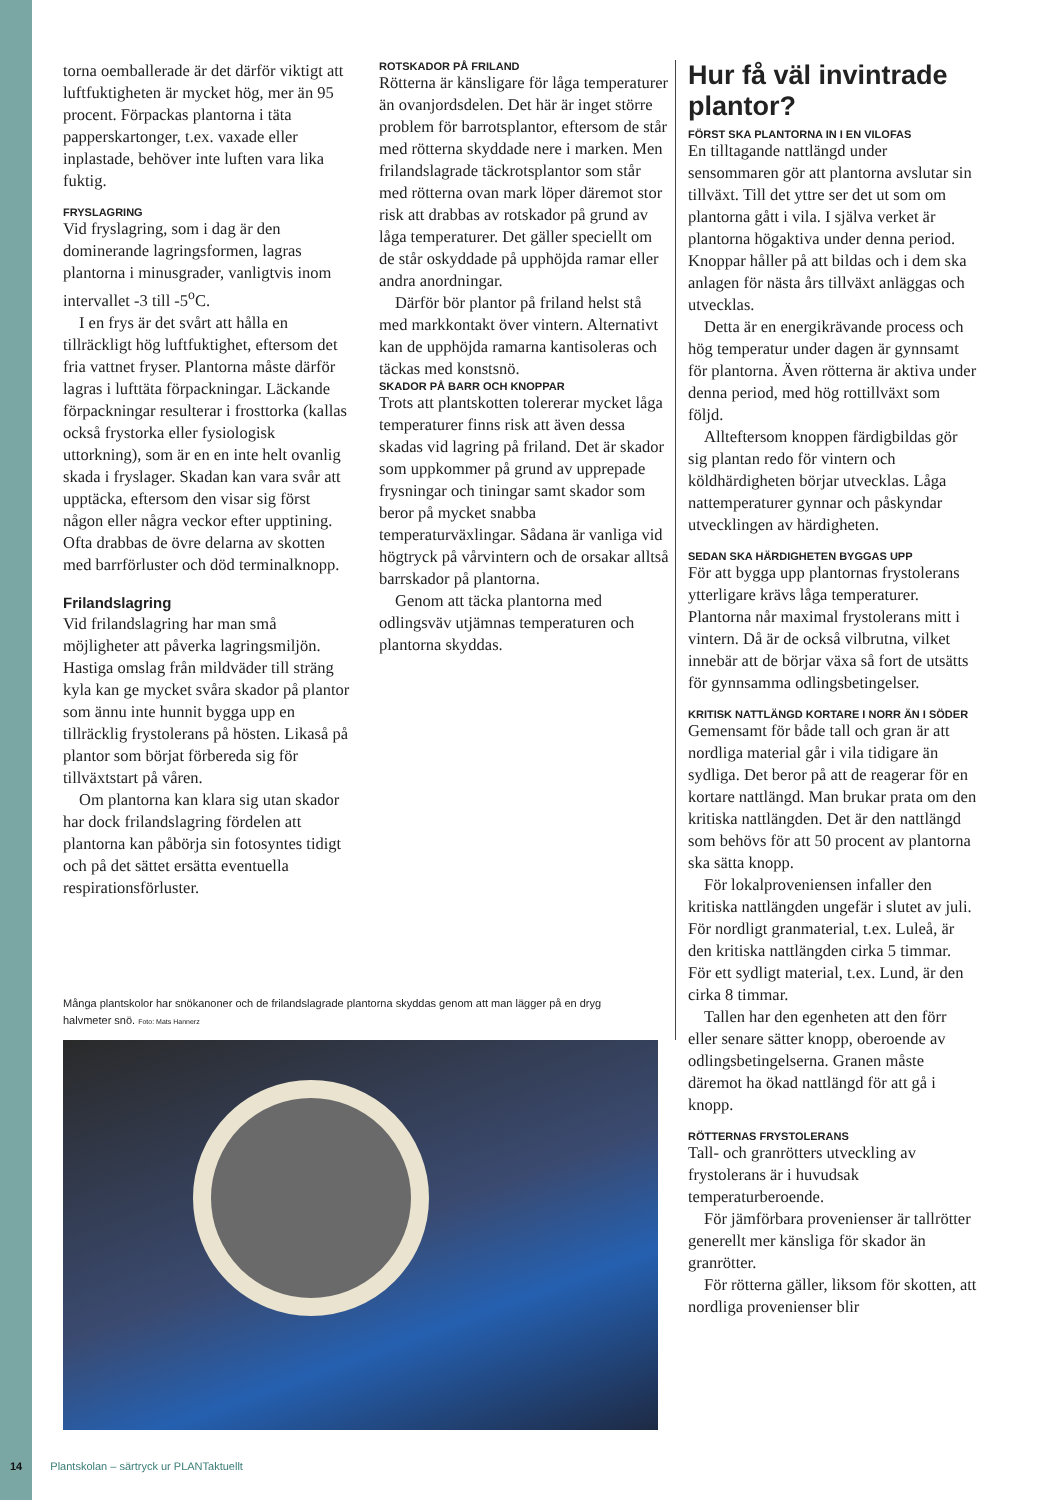torna oemballerade är det därför viktigt att luftfuktigheten är mycket hög, mer än 95 procent. Förpackas plantorna i täta papperskartonger, t.ex. vaxade eller inplastade, behöver inte luften vara lika fuktig.
FRYSLAGRING
Vid fryslagring, som i dag är den dominerande lagringsformen, lagras plantorna i minusgrader, vanligtvis inom intervallet -3 till -5<sup>o</sup>C.
I en frys är det svårt att hålla en tillräckligt hög luftfuktighet, eftersom det fria vattnet fryser. Plantorna måste därför lagras i lufttäta förpackningar. Läckande förpackningar resulterar i frosttorka (kallas också frystorka eller fysiologisk uttorkning), som är en en inte helt ovanlig skada i fryslager. Skadan kan vara svår att upptäcka, eftersom den visar sig först någon eller några veckor efter upptining. Ofta drabbas de övre delarna av skotten med barrförluster och död terminalknopp.
Frilandslagring
Vid frilandslagring har man små möjligheter att påverka lagringsmiljön. Hastiga omslag från mildväder till sträng kyla kan ge mycket svåra skador på plantor som ännu inte hunnit bygga upp en tillräcklig frystolerans på hösten. Likaså på plantor som börjat förbereda sig för tillväxtstart på våren.
Om plantorna kan klara sig utan skador har dock frilandslagring fördelen att plantorna kan påbörja sin fotosyntes tidigt och på det sättet ersätta eventuella respirationsförluster.
ROTSKADOR PÅ FRILAND
Rötterna är känsligare för låga temperaturer än ovanjordsdelen. Det här är inget större problem för barrotsplantor, eftersom de står med rötterna skyddade nere i marken. Men frilandslagrade täckrotsplantor som står med rötterna ovan mark löper däremot stor risk att drabbas av rotskador på grund av låga temperaturer. Det gäller speciellt om de står oskyddade på upphöjda ramar eller andra anordningar.
Därför bör plantor på friland helst stå med markkontakt över vintern. Alternativt kan de upphöjda ramarna kantisoleras och täckas med konstsnö.
SKADOR PÅ BARR OCH KNOPPAR
Trots att plantskotten tolererar mycket låga temperaturer finns risk att även dessa skadas vid lagring på friland. Det är skador som uppkommer på grund av upprepade frysningar och tiningar samt skador som beror på mycket snabba temperaturväxlingar. Sådana är vanliga vid högtryck på vårvintern och de orsakar alltså barrskador på plantorna.
Genom att täcka plantorna med odlingsväv utjämnas temperaturen och plantorna skyddas.
Hur få väl invintrade plantor?
FÖRST SKA PLANTORNA IN I EN VILOFAS
En tilltagande nattlängd under sensommaren gör att plantorna avslutar sin tillväxt. Till det yttre ser det ut som om plantorna gått i vila. I själva verket är plantorna högaktiva under denna period. Knoppar håller på att bildas och i dem ska anlagen för nästa års tillväxt anläggas och utvecklas.
Detta är en energikrävande process och hög temperatur under dagen är gynnsamt för plantorna. Även rötterna är aktiva under denna period, med hög rottillväxt som följd.
Allteftersom knoppen färdigbildas gör sig plantan redo för vintern och köldhärdigheten börjar utvecklas. Låga nattemperaturer gynnar och påskyndar utvecklingen av härdigheten.
SEDAN SKA HÄRDIGHETEN BYGGAS UPP
För att bygga upp plantornas frystolerans ytterligare krävs låga temperaturer. Plantorna når maximal frystolerans mitt i vintern. Då är de också vilbrutna, vilket innebär att de börjar växa så fort de utsätts för gynnsamma odlingsbetingelser.
KRITISK NATTLÄNGD KORTARE I NORR ÄN I SÖDER
Gemensamt för både tall och gran är att nordliga material går i vila tidigare än sydliga. Det beror på att de reagerar för en kortare nattlängd. Man brukar prata om den kritiska nattlängden. Det är den nattlängd som behövs för att 50 procent av plantorna ska sätta knopp.
För lokalproveniensen infaller den kritiska nattlängden ungefär i slutet av juli. För nordligt granmaterial, t.ex. Luleå, är den kritiska nattlängden cirka 5 timmar. För ett sydligt material, t.ex. Lund, är den cirka 8 timmar.
Tallen har den egenheten att den förr eller senare sätter knopp, oberoende av odlingsbetingelserna. Granen måste däremot ha ökad nattlängd för att gå i knopp.
RÖTTERNAS FRYSTOLERANS
Tall- och granrötters utveckling av frystolerans är i huvudsak temperaturberoende.
För jämförbara provenienser är tallrötter generellt mer känsliga för skador än granrötter.
För rötterna gäller, liksom för skotten, att nordliga provenienser blir
Många plantskolor har snökanoner och de frilandslagrade plantorna skyddas genom att man lägger på en dryg halvmeter snö. Foto: Mats Hannerz
14 Plantskolan – särtryck ur PLANTaktuellt